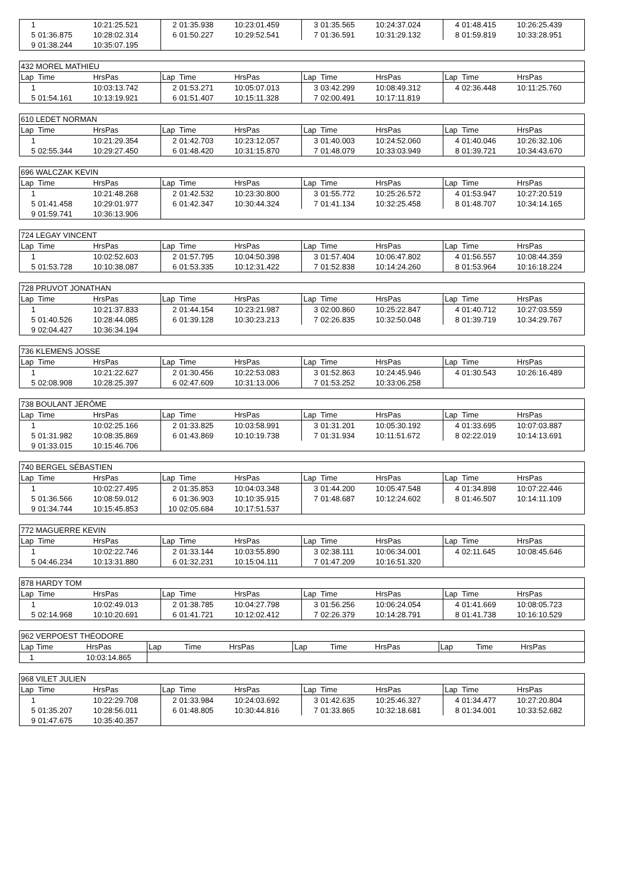| 1 | | 10:21:25.521 | 2 | 01:35.938 | 10:23:01.459 | 3 | 01:35.565 | 10:24:37.024 | 4 | 01:48.415 | 10:26:25.439 |
| 5 | 01:36.875 | 10:28:02.314 | 6 | 01:50.227 | 10:29:52.541 | 7 | 01:36.591 | 10:31:29.132 | 8 | 01:59.819 | 10:33:28.951 |
| 9 | 01:38.244 | 10:35:07.195 | | | | | | | | | |
| 432 MOREL MATHIEU | | | | | | | | | | | |
| Lap | Time | HrsPas | Lap | Time | HrsPas | Lap | Time | HrsPas | Lap | Time | HrsPas |
| 1 | | 10:03:13.742 | 2 | 01:53.271 | 10:05:07.013 | 3 | 03:42.299 | 10:08:49.312 | 4 | 02:36.448 | 10:11:25.760 |
| 5 | 01:54.161 | 10:13:19.921 | 6 | 01:51.407 | 10:15:11.328 | 7 | 02:00.491 | 10:17:11.819 | | | |
| 610 LEDET NORMAN | | | | | | | | | | | |
| Lap | Time | HrsPas | Lap | Time | HrsPas | Lap | Time | HrsPas | Lap | Time | HrsPas |
| 1 | | 10:21:29.354 | 2 | 01:42.703 | 10:23:12.057 | 3 | 01:40.003 | 10:24:52.060 | 4 | 01:40.046 | 10:26:32.106 |
| 5 | 02:55.344 | 10:29:27.450 | 6 | 01:48.420 | 10:31:15.870 | 7 | 01:48.079 | 10:33:03.949 | 8 | 01:39.721 | 10:34:43.670 |
| 696 WALCZAK KEVIN | | | | | | | | | | | |
| Lap | Time | HrsPas | Lap | Time | HrsPas | Lap | Time | HrsPas | Lap | Time | HrsPas |
| 1 | | 10:21:48.268 | 2 | 01:42.532 | 10:23:30.800 | 3 | 01:55.772 | 10:25:26.572 | 4 | 01:53.947 | 10:27:20.519 |
| 5 | 01:41.458 | 10:29:01.977 | 6 | 01:42.347 | 10:30:44.324 | 7 | 01:41.134 | 10:32:25.458 | 8 | 01:48.707 | 10:34:14.165 |
| 9 | 01:59.741 | 10:36:13.906 | | | | | | | | | |
| 724 LEGAY VINCENT | | | | | | | | | | | |
| Lap | Time | HrsPas | Lap | Time | HrsPas | Lap | Time | HrsPas | Lap | Time | HrsPas |
| 1 | | 10:02:52.603 | 2 | 01:57.795 | 10:04:50.398 | 3 | 01:57.404 | 10:06:47.802 | 4 | 01:56.557 | 10:08:44.359 |
| 5 | 01:53.728 | 10:10:38.087 | 6 | 01:53.335 | 10:12:31.422 | 7 | 01:52.838 | 10:14:24.260 | 8 | 01:53.964 | 10:16:18.224 |
| 728 PRUVOT JONATHAN | | | | | | | | | | | |
| Lap | Time | HrsPas | Lap | Time | HrsPas | Lap | Time | HrsPas | Lap | Time | HrsPas |
| 1 | | 10:21:37.833 | 2 | 01:44.154 | 10:23:21.987 | 3 | 02:00.860 | 10:25:22.847 | 4 | 01:40.712 | 10:27:03.559 |
| 5 | 01:40.526 | 10:28:44.085 | 6 | 01:39.128 | 10:30:23.213 | 7 | 02:26.835 | 10:32:50.048 | 8 | 01:39.719 | 10:34:29.767 |
| 9 | 02:04.427 | 10:36:34.194 | | | | | | | | | |
| 736 KLEMENS JOSSE | | | | | | | | | | | |
| Lap | Time | HrsPas | Lap | Time | HrsPas | Lap | Time | HrsPas | Lap | Time | HrsPas |
| 1 | | 10:21:22.627 | 2 | 01:30.456 | 10:22:53.083 | 3 | 01:52.863 | 10:24:45.946 | 4 | 01:30.543 | 10:26:16.489 |
| 5 | 02:08.908 | 10:28:25.397 | 6 | 02:47.609 | 10:31:13.006 | 7 | 01:53.252 | 10:33:06.258 | | | |
| 738 BOULANT JÉRÔME | | | | | | | | | | | |
| Lap | Time | HrsPas | Lap | Time | HrsPas | Lap | Time | HrsPas | Lap | Time | HrsPas |
| 1 | | 10:02:25.166 | 2 | 01:33.825 | 10:03:58.991 | 3 | 01:31.201 | 10:05:30.192 | 4 | 01:33.695 | 10:07:03.887 |
| 5 | 01:31.982 | 10:08:35.869 | 6 | 01:43.869 | 10:10:19.738 | 7 | 01:31.934 | 10:11:51.672 | 8 | 02:22.019 | 10:14:13.691 |
| 9 | 01:33.015 | 10:15:46.706 | | | | | | | | | |
| 740 BERGEL SÉBASTIEN | | | | | | | | | | | |
| Lap | Time | HrsPas | Lap | Time | HrsPas | Lap | Time | HrsPas | Lap | Time | HrsPas |
| 1 | | 10:02:27.495 | 2 | 01:35.853 | 10:04:03.348 | 3 | 01:44.200 | 10:05:47.548 | 4 | 01:34.898 | 10:07:22.446 |
| 5 | 01:36.566 | 10:08:59.012 | 6 | 01:36.903 | 10:10:35.915 | 7 | 01:48.687 | 10:12:24.602 | 8 | 01:46.507 | 10:14:11.109 |
| 9 | 01:34.744 | 10:15:45.853 | 10 | 02:05.684 | 10:17:51.537 | | | | | | |
| 772 MAGUERRE KEVIN | | | | | | | | | | | |
| Lap | Time | HrsPas | Lap | Time | HrsPas | Lap | Time | HrsPas | Lap | Time | HrsPas |
| 1 | | 10:02:22.746 | 2 | 01:33.144 | 10:03:55.890 | 3 | 02:38.111 | 10:06:34.001 | 4 | 02:11.645 | 10:08:45.646 |
| 5 | 04:46.234 | 10:13:31.880 | 6 | 01:32.231 | 10:15:04.111 | 7 | 01:47.209 | 10:16:51.320 | | | |
| 878 HARDY TOM | | | | | | | | | | | |
| Lap | Time | HrsPas | Lap | Time | HrsPas | Lap | Time | HrsPas | Lap | Time | HrsPas |
| 1 | | 10:02:49.013 | 2 | 01:38.785 | 10:04:27.798 | 3 | 01:56.256 | 10:06:24.054 | 4 | 01:41.669 | 10:08:05.723 |
| 5 | 02:14.968 | 10:10:20.691 | 6 | 01:41.721 | 10:12:02.412 | 7 | 02:26.379 | 10:14:28.791 | 8 | 01:41.738 | 10:16:10.529 |
| 962 VERPOEST THÉODORE | | | | | | | | | | | |
| Lap | Time | HrsPas | Lap | Time | HrsPas | Lap | Time | HrsPas | Lap | Time | HrsPas |
| 1 | | 10:03:14.865 | | | | | | | | | |
| 968 VILET JULIEN | | | | | | | | | | | |
| Lap | Time | HrsPas | Lap | Time | HrsPas | Lap | Time | HrsPas | Lap | Time | HrsPas |
| 1 | | 10:22:29.708 | 2 | 01:33.984 | 10:24:03.692 | 3 | 01:42.635 | 10:25:46.327 | 4 | 01:34.477 | 10:27:20.804 |
| 5 | 01:35.207 | 10:28:56.011 | 6 | 01:48.805 | 10:30:44.816 | 7 | 01:33.865 | 10:32:18.681 | 8 | 01:34.001 | 10:33:52.682 |
| 9 | 01:47.675 | 10:35:40.357 | | | | | | | | | |